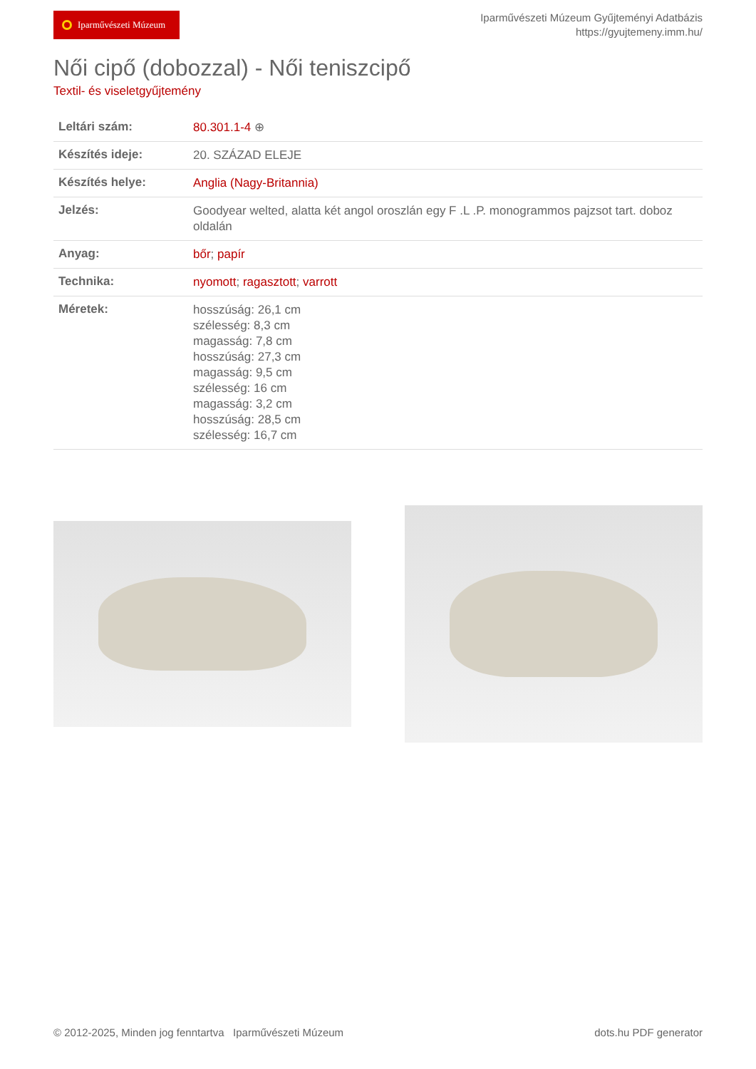Iparművészeti Múzeum
Iparművészeti Múzeum Gyűjteményi Adatbázis
https://gyujtemeny.imm.hu/
Női cipő (dobozzal) - Női teniszcipő
Textil- és viseletgyűjtemény
| Leltári szám: | 80.301.1-4 ⊕ |
| Készítés ideje: | 20. SZÁZAD ELEJE |
| Készítés helye: | Anglia (Nagy-Britannia) |
| Jelzés: | Goodyear welted, alatta két angol oroszlán egy F .L .P. monogrammos pajzsot tart. doboz oldalán |
| Anyag: | bőr ; papír |
| Technika: | nyomott ; ragasztott ; varrott |
| Méretek: | hosszúság: 26,1 cm szélesség: 8,3 cm magasság: 7,8 cm hosszúság: 27,3 cm magasság: 9,5 cm szélesség: 16 cm magasság: 3,2 cm hosszúság: 28,5 cm szélesség: 16,7 cm |
© 2012-2025, Minden jog fenntartva Iparművészeti Múzeum dots.hu PDF generator